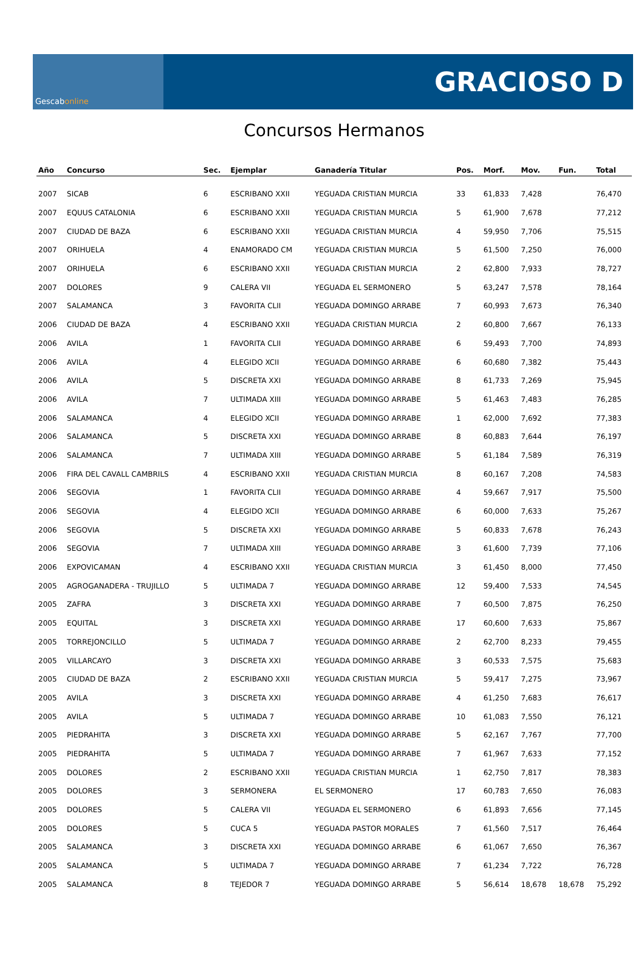Gescab online
GRACIOSO D
Concursos Hermanos
| Año | Concurso | Sec. | Ejemplar | Ganadería Titular | Pos. | Morf. | Mov. | Fun. | Total |
| --- | --- | --- | --- | --- | --- | --- | --- | --- | --- |
| 2007 | SICAB | 6 | ESCRIBANO XXII | YEGUADA CRISTIAN MURCIA | 33 | 61,833 | 7,428 | | 76,470 |
| 2007 | EQUUS CATALONIA | 6 | ESCRIBANO XXII | YEGUADA CRISTIAN MURCIA | 5 | 61,900 | 7,678 | | 77,212 |
| 2007 | CIUDAD DE BAZA | 6 | ESCRIBANO XXII | YEGUADA CRISTIAN MURCIA | 4 | 59,950 | 7,706 | | 75,515 |
| 2007 | ORIHUELA | 4 | ENAMORADO CM | YEGUADA CRISTIAN MURCIA | 5 | 61,500 | 7,250 | | 76,000 |
| 2007 | ORIHUELA | 6 | ESCRIBANO XXII | YEGUADA CRISTIAN MURCIA | 2 | 62,800 | 7,933 | | 78,727 |
| 2007 | DOLORES | 9 | CALERA VII | YEGUADA EL SERMONERO | 5 | 63,247 | 7,578 | | 78,164 |
| 2007 | SALAMANCA | 3 | FAVORITA CLII | YEGUADA DOMINGO ARRABE | 7 | 60,993 | 7,673 | | 76,340 |
| 2006 | CIUDAD DE BAZA | 4 | ESCRIBANO XXII | YEGUADA CRISTIAN MURCIA | 2 | 60,800 | 7,667 | | 76,133 |
| 2006 | AVILA | 1 | FAVORITA CLII | YEGUADA DOMINGO ARRABE | 6 | 59,493 | 7,700 | | 74,893 |
| 2006 | AVILA | 4 | ELEGIDO XCII | YEGUADA DOMINGO ARRABE | 6 | 60,680 | 7,382 | | 75,443 |
| 2006 | AVILA | 5 | DISCRETA XXI | YEGUADA DOMINGO ARRABE | 8 | 61,733 | 7,269 | | 75,945 |
| 2006 | AVILA | 7 | ULTIMADA XIII | YEGUADA DOMINGO ARRABE | 5 | 61,463 | 7,483 | | 76,285 |
| 2006 | SALAMANCA | 4 | ELEGIDO XCII | YEGUADA DOMINGO ARRABE | 1 | 62,000 | 7,692 | | 77,383 |
| 2006 | SALAMANCA | 5 | DISCRETA XXI | YEGUADA DOMINGO ARRABE | 8 | 60,883 | 7,644 | | 76,197 |
| 2006 | SALAMANCA | 7 | ULTIMADA XIII | YEGUADA DOMINGO ARRABE | 5 | 61,184 | 7,589 | | 76,319 |
| 2006 | FIRA DEL CAVALL CAMBRILS | 4 | ESCRIBANO XXII | YEGUADA CRISTIAN MURCIA | 8 | 60,167 | 7,208 | | 74,583 |
| 2006 | SEGOVIA | 1 | FAVORITA CLII | YEGUADA DOMINGO ARRABE | 4 | 59,667 | 7,917 | | 75,500 |
| 2006 | SEGOVIA | 4 | ELEGIDO XCII | YEGUADA DOMINGO ARRABE | 6 | 60,000 | 7,633 | | 75,267 |
| 2006 | SEGOVIA | 5 | DISCRETA XXI | YEGUADA DOMINGO ARRABE | 5 | 60,833 | 7,678 | | 76,243 |
| 2006 | SEGOVIA | 7 | ULTIMADA XIII | YEGUADA DOMINGO ARRABE | 3 | 61,600 | 7,739 | | 77,106 |
| 2006 | EXPOVICAMAN | 4 | ESCRIBANO XXII | YEGUADA CRISTIAN MURCIA | 3 | 61,450 | 8,000 | | 77,450 |
| 2005 | AGROGANADERA - TRUJILLO | 5 | ULTIMADA 7 | YEGUADA DOMINGO ARRABE | 12 | 59,400 | 7,533 | | 74,545 |
| 2005 | ZAFRA | 3 | DISCRETA XXI | YEGUADA DOMINGO ARRABE | 7 | 60,500 | 7,875 | | 76,250 |
| 2005 | EQUITAL | 3 | DISCRETA XXI | YEGUADA DOMINGO ARRABE | 17 | 60,600 | 7,633 | | 75,867 |
| 2005 | TORREJONCILLO | 5 | ULTIMADA 7 | YEGUADA DOMINGO ARRABE | 2 | 62,700 | 8,233 | | 79,455 |
| 2005 | VILLARCAYO | 3 | DISCRETA XXI | YEGUADA DOMINGO ARRABE | 3 | 60,533 | 7,575 | | 75,683 |
| 2005 | CIUDAD DE BAZA | 2 | ESCRIBANO XXII | YEGUADA CRISTIAN MURCIA | 5 | 59,417 | 7,275 | | 73,967 |
| 2005 | AVILA | 3 | DISCRETA XXI | YEGUADA DOMINGO ARRABE | 4 | 61,250 | 7,683 | | 76,617 |
| 2005 | AVILA | 5 | ULTIMADA 7 | YEGUADA DOMINGO ARRABE | 10 | 61,083 | 7,550 | | 76,121 |
| 2005 | PIEDRAHITA | 3 | DISCRETA XXI | YEGUADA DOMINGO ARRABE | 5 | 62,167 | 7,767 | | 77,700 |
| 2005 | PIEDRAHITA | 5 | ULTIMADA 7 | YEGUADA DOMINGO ARRABE | 7 | 61,967 | 7,633 | | 77,152 |
| 2005 | DOLORES | 2 | ESCRIBANO XXII | YEGUADA CRISTIAN MURCIA | 1 | 62,750 | 7,817 | | 78,383 |
| 2005 | DOLORES | 3 | SERMONERA | EL SERMONERO | 17 | 60,783 | 7,650 | | 76,083 |
| 2005 | DOLORES | 5 | CALERA VII | YEGUADA EL SERMONERO | 6 | 61,893 | 7,656 | | 77,145 |
| 2005 | DOLORES | 5 | CUCA 5 | YEGUADA PASTOR MORALES | 7 | 61,560 | 7,517 | | 76,464 |
| 2005 | SALAMANCA | 3 | DISCRETA XXI | YEGUADA DOMINGO ARRABE | 6 | 61,067 | 7,650 | | 76,367 |
| 2005 | SALAMANCA | 5 | ULTIMADA 7 | YEGUADA DOMINGO ARRABE | 7 | 61,234 | 7,722 | | 76,728 |
| 2005 | SALAMANCA | 8 | TEJEDOR 7 | YEGUADA DOMINGO ARRABE | 5 | 56,614 | 18,678 | 18,678 | 75,292 |